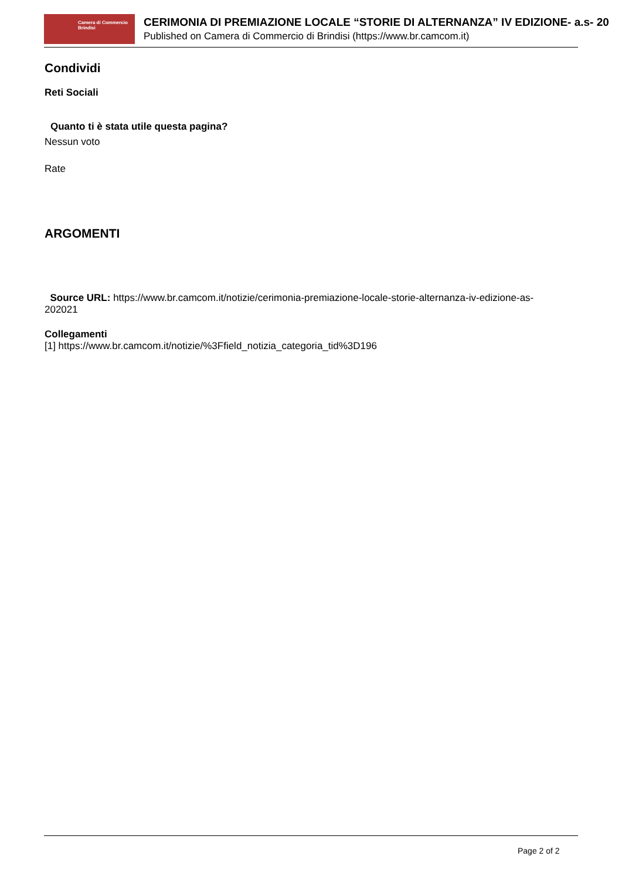Camera di Commercio
Brindisi
CERIMONIA DI PREMIAZIONE LOCALE “STORIE DI ALTERNANZA” IV EDIZIONE- a.s- 20
Published on Camera di Commercio di Brindisi (https://www.br.camcom.it)
Condividi
Reti Sociali
Quanto ti è stata utile questa pagina?
Nessun voto
Rate
ARGOMENTI
Source URL: https://www.br.camcom.it/notizie/cerimonia-premiazione-locale-storie-alternanza-iv-edizione-as-202021
Collegamenti
[1] https://www.br.camcom.it/notizie/%3Ffield_notizia_categoria_tid%3D196
Page 2 of 2